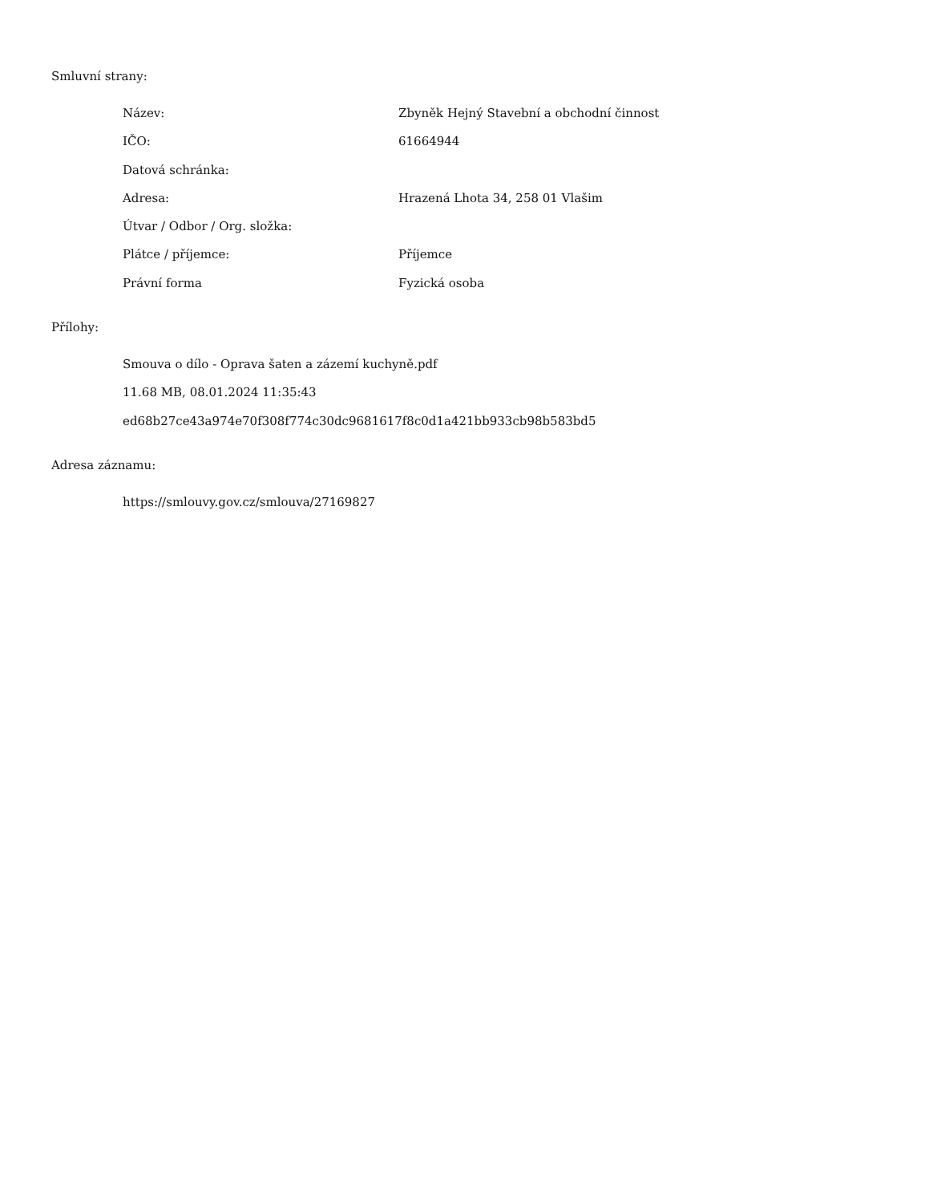Smluvní strany:
| Název: | Zbyněk Hejný Stavební a obchodní činnost |
| IČO: | 61664944 |
| Datová schránka: | |
| Adresa: | Hrazená Lhota 34, 258 01 Vlašim |
| Útvar / Odbor / Org. složka: | |
| Plátce / příjemce: | Příjemce |
| Právní forma | Fyzická osoba |
Přílohy:
Smouva o dílo - Oprava šaten a zázemí kuchyně.pdf
11.68 MB, 08.01.2024 11:35:43
ed68b27ce43a974e70f308f774c30dc9681617f8c0d1a421bb933cb98b583bd5
Adresa záznamu:
https://smlouvy.gov.cz/smlouva/27169827